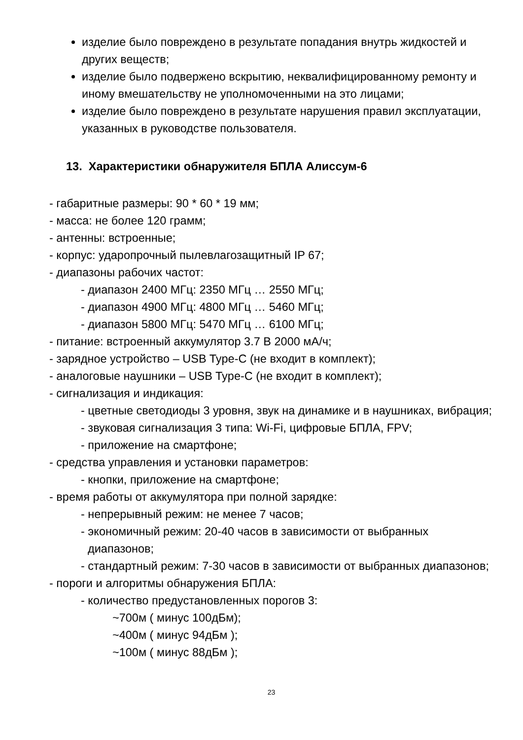изделие было повреждено в результате попадания внутрь жидкостей и других веществ;
изделие было подвержено вскрытию, неквалифицированному ремонту и иному вмешательству не уполномоченными на это лицами;
изделие было повреждено в результате нарушения правил эксплуатации, указанных в руководстве пользователя.
13. Характеристики обнаружителя БПЛА Алиссум-6
- габаритные размеры: 90 * 60 * 19 мм;
- масса: не более 120 грамм;
- антенны: встроенные;
- корпус: ударопрочный пылевлагозащитный IP 67;
- диапазоны рабочих частот:
- диапазон 2400 МГц: 2350 МГц … 2550 МГц;
- диапазон 4900 МГц: 4800 МГц … 5460 МГц;
- диапазон 5800 МГц: 5470 МГц … 6100 МГц;
- питание: встроенный аккумулятор 3.7 В 2000 мА/ч;
- зарядное устройство – USB Type-C (не входит в комплект);
- аналоговые наушники – USB Type-C (не входит в комплект);
- сигнализация и индикация:
- цветные светодиоды 3 уровня, звук на динамике и в наушниках, вибрация;
- звуковая сигнализация 3 типа: Wi-Fi, цифровые БПЛА, FPV;
- приложение на смартфоне;
- средства управления и установки параметров:
- кнопки, приложение на смартфоне;
- время работы от аккумулятора при полной зарядке:
- непрерывный режим: не менее 7 часов;
- экономичный режим: 20-40 часов в зависимости от выбранных диапазонов;
- стандартный режим: 7-30 часов в зависимости от выбранных диапазонов;
- пороги и алгоритмы обнаружения БПЛА:
- количество предустановленных порогов 3:
~700м ( минус 100дБм);
~400м ( минус 94дБм );
~100м ( минус 88дБм );
23